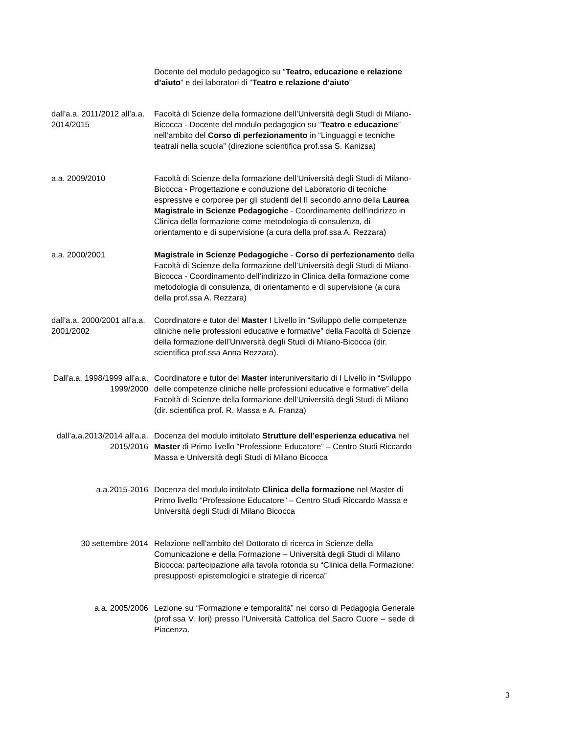Docente del modulo pedagogico su “Teatro, educazione e relazione d’aiuto” e dei laboratori di “Teatro e relazione d’aiuto”
dall’a.a. 2011/2012 all’a.a. 2014/2015
Facoltà di Scienze della formazione dell’Università degli Studi di Milano-Bicocca - Docente del modulo pedagogico su “Teatro e educazione” nell’ambito del Corso di perfezionamento in “Linguaggi e tecniche teatrali nella scuola” (direzione scientifica prof.ssa S. Kanizsa)
a.a. 2009/2010 Facoltà di Scienze della formazione dell’Università degli Studi di Milano-Bicocca - Progettazione e conduzione del Laboratorio di tecniche espressive e corporee per gli studenti del II secondo anno della Laurea Magistrale in Scienze Pedagogiche - Coordinamento dell’indirizzo in Clinica della formazione come metodologia di consulenza, di orientamento e di supervisione (a cura della prof.ssa A. Rezzara)
a.a. 2000/2001 Magistrale in Scienze Pedagogiche - Corso di perfezionamento della Facoltà di Scienze della formazione dell’Università degli Studi di Milano-Bicocca - Coordinamento dell’indirizzo in Clinica della formazione come metodologia di consulenza, di orientamento e di supervisione (a cura della prof.ssa A. Rezzara)
dall’a.a. 2000/2001 all’a.a. 2001/2002
Coordinatore e tutor del Master I Livello in “Sviluppo delle competenze cliniche nelle professioni educative e formative” della Facoltà di Scienze della formazione dell’Università degli Studi di Milano-Bicocca (dir. scientifica prof.ssa Anna Rezzara).
Dall’a.a. 1998/1999 all’a.a. 1999/2000
Coordinatore e tutor del Master interuniversitario di I Livello in “Sviluppo delle competenze cliniche nelle professioni educative e formative” della Facoltà di Scienze della formazione dell’Università degli Studi di Milano (dir. scientifica prof. R. Massa e A. Franza)
dall’a.a.2013/2014 all’a.a. 2015/2016
Docenza del modulo intitolato Strutture dell’esperienza educativa nel Master di Primo livello “Professione Educatore” – Centro Studi Riccardo Massa e Università degli Studi di Milano Bicocca
a.a.2015-2016 Docenza del modulo intitolato Clinica della formazione nel Master di Primo livello “Professione Educatore” – Centro Studi Riccardo Massa e Università degli Studi di Milano Bicocca
30 settembre 2014 Relazione nell’ambito del Dottorato di ricerca in Scienze della Comunicazione e della Formazione – Università degli Studi di Milano Bicocca: partecipazione alla tavola rotonda su “Clinica della Formazione: presupposti epistemologici e strategie di ricerca”
a.a. 2005/2006 Lezione su “Formazione e temporalità” nel corso di Pedagogia Generale (prof.ssa V. Iori) presso l’Università Cattolica del Sacro Cuore – sede di Piacenza.
3